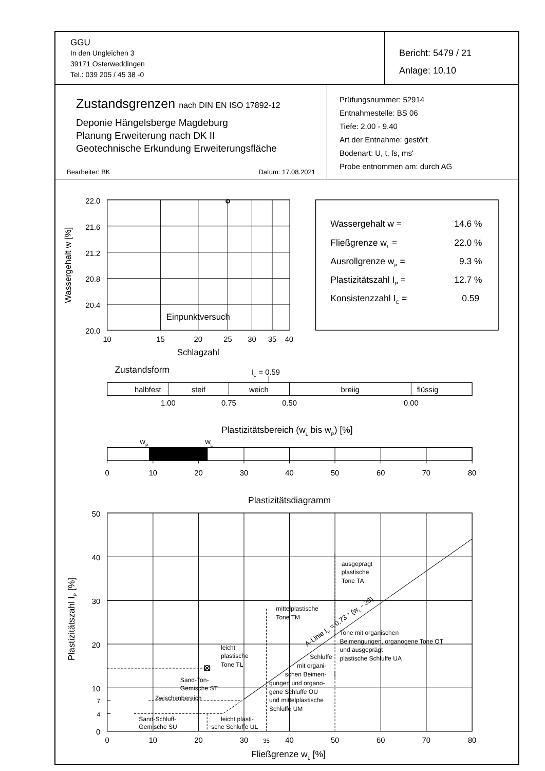GGU
In den Ungleichen 3
39171 Osterweddingen
Tel.: 039 205 / 45 38 -0
Bericht: 5479 / 21
Anlage: 10.10
Zustandsgrenzen nach DIN EN ISO 17892-12
Deponie Hängelsberge Magdeburg
Planung Erweiterung nach DK II
Geotechnische Erkundung Erweiterungsfläche
Bearbeiter: BK Datum: 17.08.2021
Prüfungsnummer: 52914
Entnahmestelle: BS 06
Tiefe: 2.00 - 9.40
Art der Entnahme: gestört
Bodenart: U, t, fs, ms'
Probe entnommen am: durch AG
22.0
21.6
21.2
20.8
20.4
20.0
Wassergehalt w [%]
10
15
20
25
30
35
40
Einpunktversuch
Schlagzahl
Wassergehalt w =
14.6 %
Fließgrenze wL =
22.0 %
Ausrollgrenze wP =
9.3 %
Plastizitätszahl IP =
12.7 %
Konsistenzzahl IC =
0.59
Zustandsform
IC = 0.59
halbfest
steif
weich
breiig
flüssig
1.00
0.75
0.50
0.00
Plastizitätsbereich (wL bis wP) [%]
wP
wL
0
10
20
30
40
50
60
70
80
Plastizitätsdiagramm
50
40
30
20
10
7
4
0
Plastizitätszahl IP [%]
ausgeprägt
plastische
Tone TA
mittelplastische
Tone TM
Tone mit organischen
Beimengungen, organogene Tone OT
und ausgeprägt
plastische Schluffe UA
leicht
plastische
Tone TL
Schluffe
mit organi-
schen Beimen-
gungen und organo-
gene Schluffe OU
und mittelplastische
Schluffe UM
Sand-Ton-
Gemische ST
Zwischenbereich
Sand-Schluff-
Gemische SU
leicht plasti-
sche Schluffe UL
A-Linie IP = 0,73 * (wL - 20)
0
10
20
30
35
40
50
60
70
80
Fließgrenze wL [%]